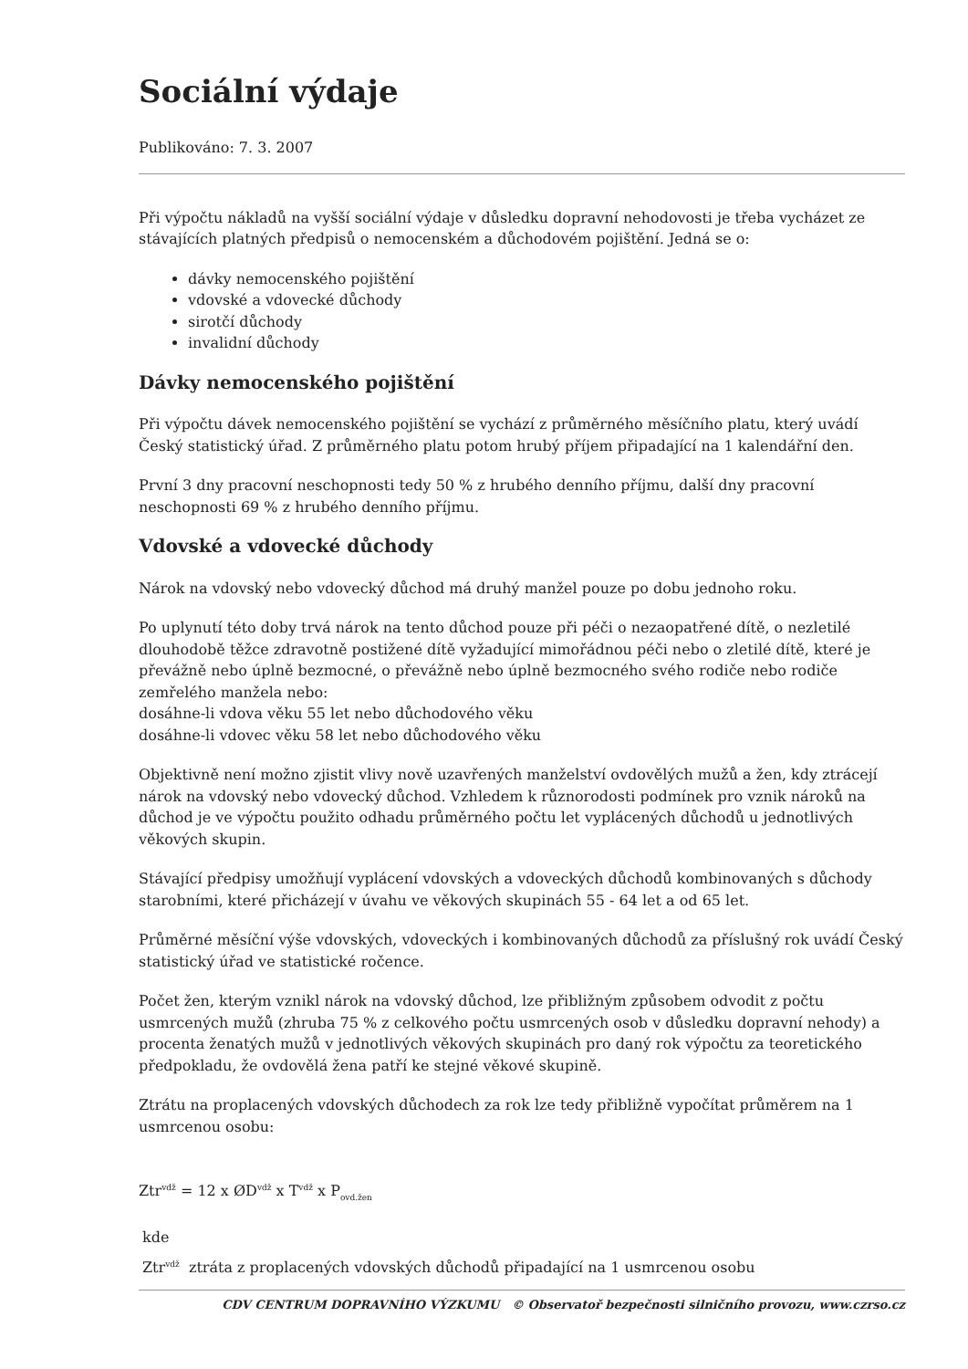Sociální výdaje
Publikováno: 7. 3. 2007
Při výpočtu nákladů na vyšší sociální výdaje v důsledku dopravní nehodovosti je třeba vycházet ze stávajících platných předpisů o nemocenském a důchodovém pojištění. Jedná se o:
dávky nemocenského pojištění
vdovské a vdovecké důchody
sirotčí důchody
invalidní důchody
Dávky nemocenského pojištění
Při výpočtu dávek nemocenského pojištění se vychází z průměrného měsíčního platu, který uvádí Český statistický úřad. Z průměrného platu potom hrubý příjem připadající na 1 kalendářní den.
První 3 dny pracovní neschopnosti tedy 50 % z hrubého denního příjmu, další dny pracovní neschopnosti 69 % z hrubého denního příjmu.
Vdovské a vdovecké důchody
Nárok na vdovský nebo vdovecký důchod má druhý manžel pouze po dobu jednoho roku.
Po uplynutí této doby trvá nárok na tento důchod pouze při péči o nezaopatřené dítě, o nezletilé dlouhodobě těžce zdravotně postižené dítě vyžadující mimořádnou péči nebo o zletilé dítě, které je převážně nebo úplně bezmocné, o převážně nebo úplně bezmocného svého rodiče nebo rodiče zemřelého manžela nebo:
dosáhne-li vdova věku 55 let nebo důchodového věku
dosáhne-li vdovec věku 58 let nebo důchodového věku
Objektivně není možno zjistit vlivy nově uzavřených manželství ovdovělých mužů a žen, kdy ztrácejí nárok na vdovský nebo vdovecký důchod. Vzhledem k různorodosti podmínek pro vznik nároků na důchod je ve výpočtu použito odhadu průměrného počtu let vyplácených důchodů u jednotlivých věkových skupin.
Stávající předpisy umožňují vyplácení vdovských a vdoveckých důchodů kombinovaných s důchody starobními, které přicházejí v úvahu ve věkových skupinách 55 - 64 let a od 65 let.
Průměrné měsíční výše vdovských, vdoveckých i kombinovaných důchodů za příslušný rok uvádí Český statistický úřad ve statistické ročence.
Počet žen, kterým vznikl nárok na vdovský důchod, lze přibližným způsobem odvodit z počtu usmrcených mužů (zhruba 75 % z celkového počtu usmrcených osob v důsledku dopravní nehody) a procenta ženatých mužů v jednotlivých věkových skupinách pro daný rok výpočtu za teoretického předpokladu, že ovdovělá žena patří ke stejné věkové skupině.
Ztrátu na proplacených vdovských důchodech za rok lze tedy přibližně vypočítat průměrem na 1 usmrcenou osobu:
Ztr<sup>vdž</sup> = 12 x ØD<sup>vdž</sup> x T<sup>vdž</sup> x P<sub>ovd.žen</sub>
kde
Ztr<sup>vdž</sup> ztráta z proplacených vdovských důchodů připadající na 1 usmrcenou osobu
CDV CENTRUM DOPRAVNÍHO VÝZKUMU © Observatoř bezpečnosti silničního provozu, www.czrso.cz